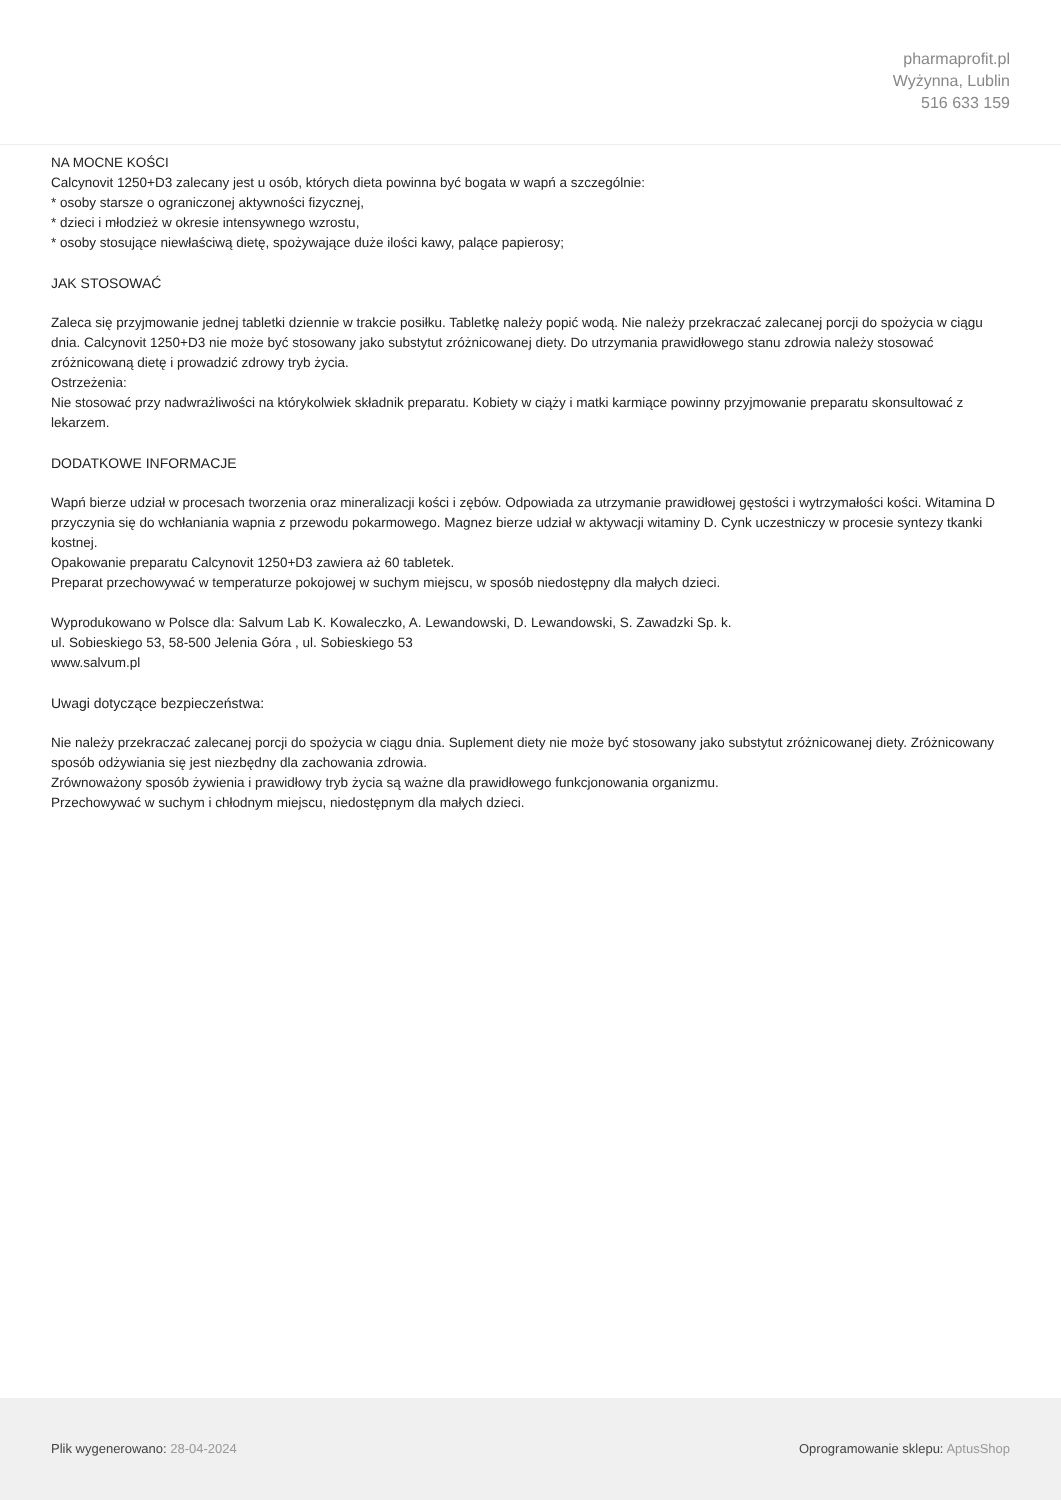pharmaprofit.pl
Wyżynna, Lublin
516 633 159
NA MOCNE KOŚCI
Calcynovit 1250+D3 zalecany jest u osób, których dieta powinna być bogata w wapń a szczególnie:
* osoby starsze o ograniczonej aktywności fizycznej,
* dzieci i młodzież w okresie intensywnego wzrostu,
* osoby stosujące niewłaściwą dietę, spożywające duże ilości kawy, palące papierosy;
JAK STOSOWAĆ
Zaleca się przyjmowanie jednej tabletki dziennie w trakcie posiłku. Tabletkę należy popić wodą. Nie należy przekraczać zalecanej porcji do spożycia w ciągu dnia. Calcynovit 1250+D3 nie może być stosowany jako substytut zróżnicowanej diety. Do utrzymania prawidłowego stanu zdrowia należy stosować zróżnicowaną dietę i prowadzić zdrowy tryb życia.
Ostrzeżenia:
Nie stosować przy nadwrażliwości na którykolwiek składnik preparatu. Kobiety w ciąży i matki karmiące powinny przyjmowanie preparatu skonsultować z lekarzem.
DODATKOWE INFORMACJE
Wapń bierze udział w procesach tworzenia oraz mineralizacji kości i zębów. Odpowiada za utrzymanie prawidłowej gęstości i wytrzymałości kości. Witamina D przyczynia się do wchłaniania wapnia z przewodu pokarmowego. Magnez bierze udział w aktywacji witaminy D. Cynk uczestniczy w procesie syntezy tkanki kostnej.
Opakowanie preparatu Calcynovit 1250+D3 zawiera aż 60 tabletek.
Preparat przechowywać w temperaturze pokojowej w suchym miejscu, w sposób niedostępny dla małych dzieci.
Wyprodukowano w Polsce dla: Salvum Lab K. Kowaleczko, A. Lewandowski, D. Lewandowski, S. Zawadzki Sp. k.
ul. Sobieskiego 53, 58-500 Jelenia Góra , ul. Sobieskiego 53
www.salvum.pl
Uwagi dotyczące bezpieczeństwa:
Nie należy przekraczać zalecanej porcji do spożycia w ciągu dnia. Suplement diety nie może być stosowany jako substytut zróżnicowanej diety. Zróżnicowany sposób odżywiania się jest niezbędny dla zachowania zdrowia.
Zrównoważony sposób żywienia i prawidłowy tryb życia są ważne dla prawidłowego funkcjonowania organizmu.
Przechowywać w suchym i chłodnym miejscu, niedostępnym dla małych dzieci.
Plik wygenerowano: 28-04-2024
Oprogramowanie sklepu: AptusShop